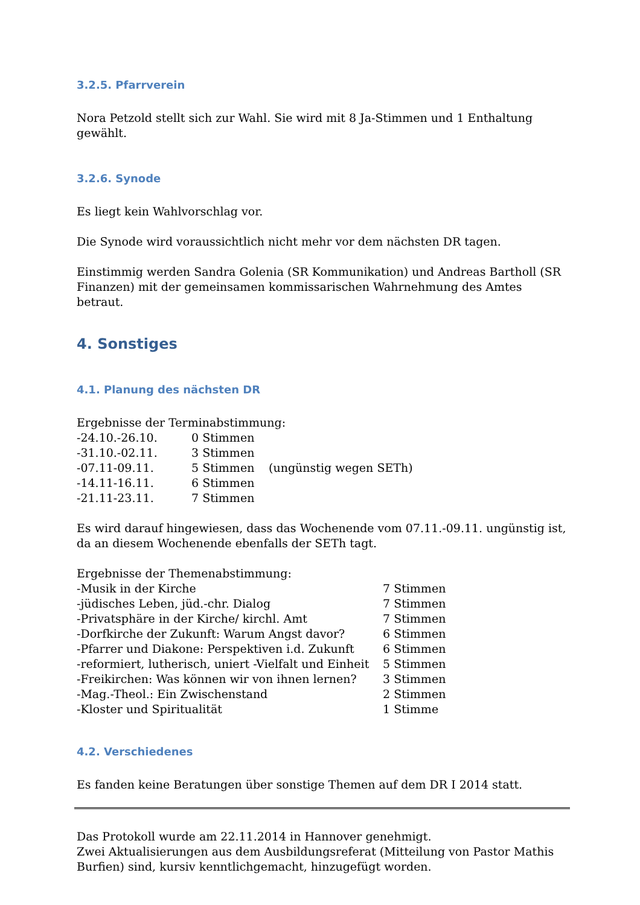3.2.5. Pfarrverein
Nora Petzold stellt sich zur Wahl. Sie wird mit 8 Ja-Stimmen und 1 Enthaltung gewählt.
3.2.6. Synode
Es liegt kein Wahlvorschlag vor.
Die Synode wird voraussichtlich nicht mehr vor dem nächsten DR tagen.
Einstimmig werden Sandra Golenia (SR Kommunikation) und Andreas Bartholl (SR Finanzen) mit der gemeinsamen kommissarischen Wahrnehmung des Amtes betraut.
4. Sonstiges
4.1. Planung des nächsten DR
Ergebnisse der Terminabstimmung:
| -24.10.-26.10. | 0 Stimmen | |
| -31.10.-02.11. | 3 Stimmen | |
| -07.11-09.11. | 5 Stimmen | (ungünstig wegen SETh) |
| -14.11-16.11. | 6 Stimmen | |
| -21.11-23.11. | 7 Stimmen | |
Es wird darauf hingewiesen, dass das Wochenende vom 07.11.-09.11. ungünstig ist, da an diesem Wochenende ebenfalls der SETh tagt.
Ergebnisse der Themenabstimmung:
| -Musik in der Kirche | 7 Stimmen |
| -jüdisches Leben, jüd.-chr. Dialog | 7 Stimmen |
| -Privatsphäre in der Kirche/ kirchl. Amt | 7 Stimmen |
| -Dorfkirche der Zukunft: Warum Angst davor? | 6 Stimmen |
| -Pfarrer und Diakone: Perspektiven i.d. Zukunft | 6 Stimmen |
| -reformiert, lutherisch, uniert -Vielfalt und Einheit | 5 Stimmen |
| -Freikirchen: Was können wir von ihnen lernen? | 3 Stimmen |
| -Mag.-Theol.: Ein Zwischenstand | 2 Stimmen |
| -Kloster und Spiritualität | 1 Stimme |
4.2. Verschiedenes
Es fanden keine Beratungen über sonstige Themen auf dem DR I 2014 statt.
Das Protokoll wurde am 22.11.2014 in Hannover genehmigt.
Zwei Aktualisierungen aus dem Ausbildungsreferat (Mitteilung von Pastor Mathis Burfien) sind, kursiv kenntlichgemacht, hinzugefügt worden.